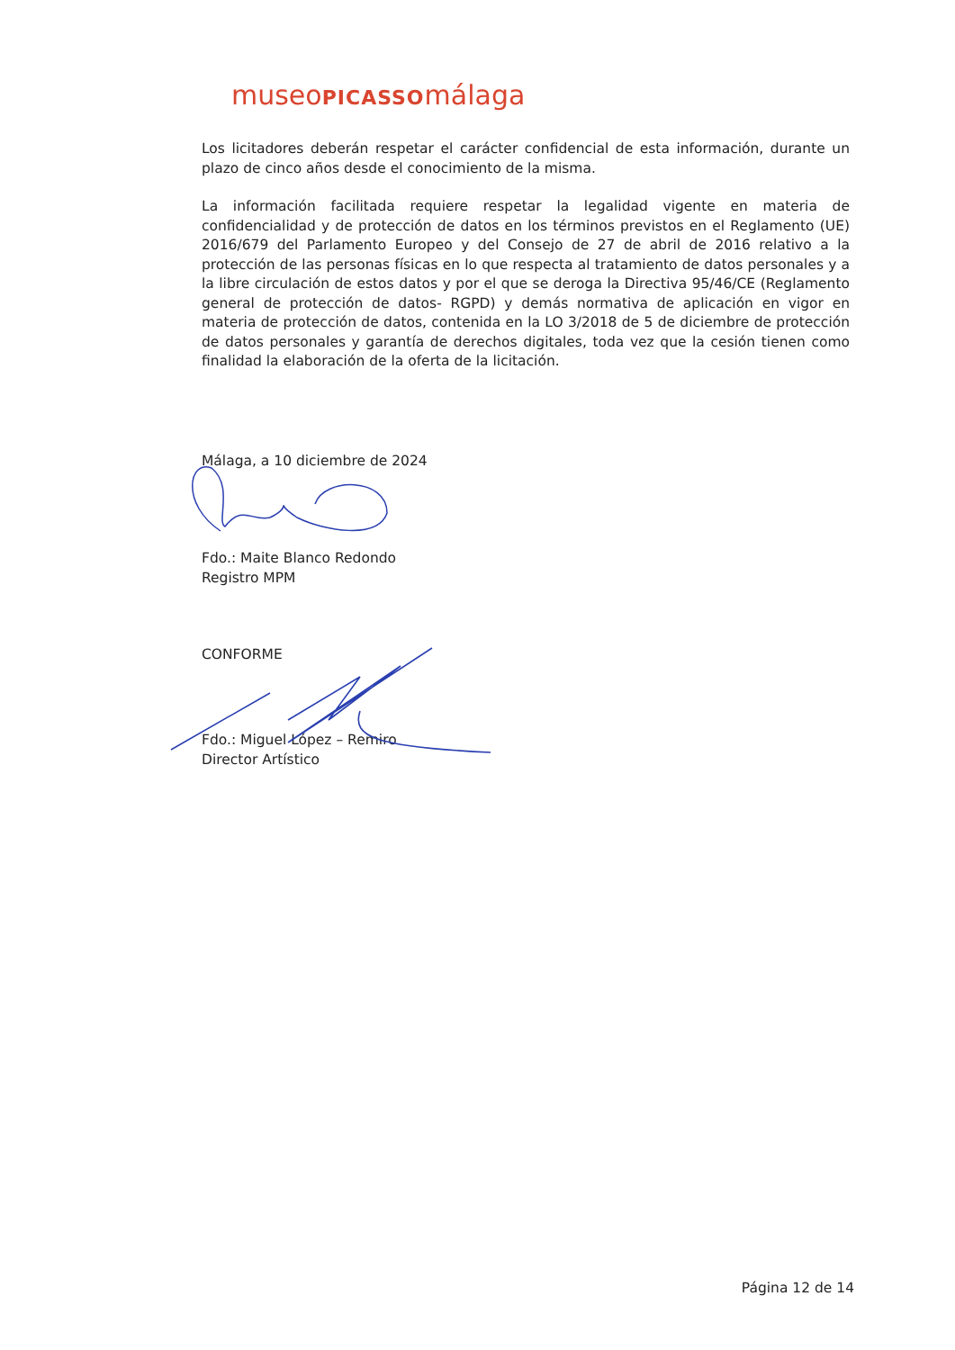museoPICASSOmálaga
Los licitadores deberán respetar el carácter confidencial de esta información, durante un plazo de cinco años desde el conocimiento de la misma.
La información facilitada requiere respetar la legalidad vigente en materia de confidencialidad y de protección de datos en los términos previstos en el Reglamento (UE) 2016/679 del Parlamento Europeo y del Consejo de 27 de abril de 2016 relativo a la protección de las personas físicas en lo que respecta al tratamiento de datos personales y a la libre circulación de estos datos y por el que se deroga la Directiva 95/46/CE (Reglamento general de protección de datos- RGPD) y demás normativa de aplicación en vigor en materia de protección de datos, contenida en la LO 3/2018 de 5 de diciembre de protección de datos personales y garantía de derechos digitales, toda vez que la cesión tienen como finalidad la elaboración de la oferta de la licitación.
Málaga, a 10 diciembre de 2024
Fdo.: Maite Blanco Redondo
Registro MPM
CONFORME
Fdo.: Miguel López – Remiro
Director Artístico
Página 12 de 14